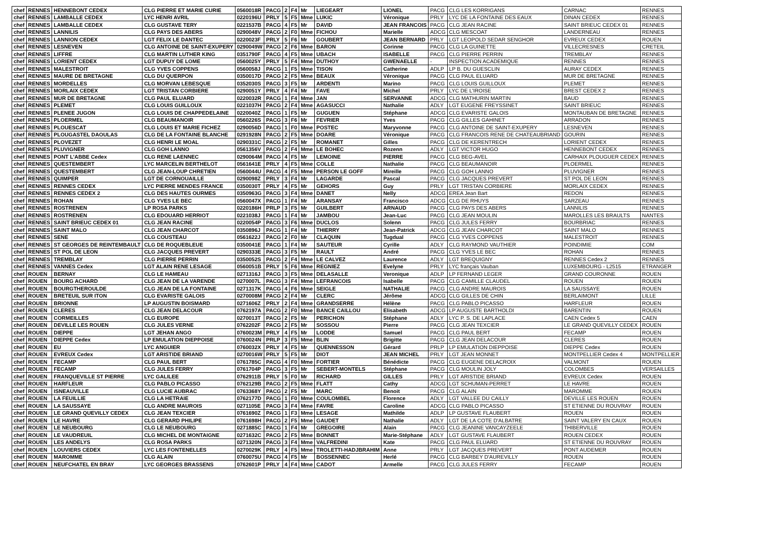| chef | RENNES | HENNEBONT CEDEX | CLG PIERRE ET MARIE CURIE | 0560018R | PACG | 2 | F4 | Mr | LIEGEART | LIONEL | PACG | CLG LES KORRIGANS | CARNAC | RENNES |
| chef | RENNES | LAMBALLE CEDEX | LYC HENRI AVRIL | 0220196U | PRLY | 5 | F5 | Mme | LUKIC | Véronique | PRLY | LYC DE LA FONTAINE DES EAUX | DINAN CEDEX | RENNES |
| chef | RENNES | LAMBALLE CEDEX | CLG GUSTAVE TERY | 0221537B | PACG | 4 | F5 | Mr | DAVID | JEAN FRANCOIS | PACG | CLG JEAN RACINE | SAINT BRIEUC CEDEX 01 | RENNES |
| chef | RENNES | LANNILIS | CLG PAYS DES ABERS | 0290048V | PACG | 2 | F0 | Mme | FICHOU | Marielle | ADCG | CLG MESCOAT | LANDERNEAU | RENNES |
| chef | RENNES | LANNION CEDEX | LGT FELIX LE DANTEC | 0220023F | PRLY | 5 | F6 | Mr | GOUBERT | JEAN BERNARD | PRLY | LGT LEOPOLD SEDAR SENGHOR | EVREUX CEDEX | ROUEN |
| chef | RENNES | LESNEVEN | CLG ANTOINE DE SAINT-EXUPERY | 0290049W | PACG | 2 | F6 | Mme | BARON | Corinne | PACG | CLG LA GUINETTE | VILLECRESNES | CRETEIL |
| chef | RENNES | LIFFRE | CLG MARTIN LUTHER KING | 0351790F | PACG | 4 | F5 | Mme | UBACH | ISABELLE | PACG | CLG PIERRE PERRIN | TREMBLAY | RENNES |
| chef | RENNES | LORIENT CEDEX | LGT DUPUY DE LOME | 0560025Y | PRLY | 5 | F4 | Mme | DUTHOY | GWENAELLE | - | INSPECTION ACADEMIQUE | RENNES | RENNES |
| chef | RENNES | MALESTROIT | CLG YVES COPPENS | 0560058J | PACG | 1 | F5 | Mme | TISON | Catherine | ADLP | LP B. DU GUESCLIN | AURAY CEDEX | RENNES |
| chef | RENNES | MAURE DE BRETAGNE | CLG DU QUERPON | 0350017D | PACG | 2 | F5 | Mme | BEAUX | Véronique | PACG | CLG PAUL ELUARD | MUR DE BRETAGNE | RENNES |
| chef | RENNES | MORDELLES | CLG MORVAN LEBESQUE | 0352030S | PACG | 3 | F5 | Mr | ARDENTI | Marino | PACG | CLG LOUIS GUILLOUX | PLEMET | RENNES |
| chef | RENNES | MORLAIX CEDEX | LGT TRISTAN CORBIERE | 0290051Y | PRLY | 4 | F4 | Mr | FAVE | Michel | PRLY | LYC DE L'IROISE | BREST CEDEX 2 | RENNES |
| chef | RENNES | MUR DE BRETAGNE | CLG PAUL ELUARD | 0220032R | PACG | 1 | F4 | Mme | JAN | SERVANNE | ADCG | CLG MATHURIN MARTIN | BAUD | RENNES |
| chef | RENNES | PLEMET | CLG LOUIS GUILLOUX | 0221037H | PACG | 2 | F4 | Mme | AGASUCCI | Nathalie | ADLY | LGT EUGENE FREYSSINET | SAINT BRIEUC | RENNES |
| chef | RENNES | PLENEE JUGON | CLG LOUIS DE CHAPPEDELAINE | 0220040Z | PACG | 1 | F5 | Mr | GUGUEN | Stéphane | ADCG | CLG EVARISTE GALOIS | MONTAUBAN DE BRETAGNE | RENNES |
| chef | RENNES | PLOERMEL | CLG BEAUMANOIR | 0560226S | PACG | 3 | F6 | Mr | FEVRIER | Yves | PACG | CLG GILLES GAHINET | ARRADON | RENNES |
| chef | RENNES | PLOUESCAT | CLG LOUIS ET MARIE FICHEZ | 0290056D | PACG | 1 | F0 | Mme | POSTEC | Maryvonne | PACG | CLG ANTOINE DE SAINT-EXUPERY | LESNEVEN | RENNES |
| chef | RENNES | PLOUGASTEL DAOULAS | CLG DE LA FONTAINE BLANCHE | 0291928N | PACG | 2 | F5 | Mme | DOARE | Véronique | PACG | CLG FRANCOIS RENE DE CHATEAUBRIAND | GOURIN | RENNES |
| chef | RENNES | PLOVEZET | CLG HENRI LE MOAL | 0290331C | PACG | 2 | F5 | Mr | ROMANET | Gilles | PACG | CLG DE KERENTRECH | LORIENT CEDEX | RENNES |
| chef | RENNES | PLUVIGNER | CLG GOH LANNO | 0561356V | PACG | 2 | F4 | Mme | LE BOHEC | Rozenn | ADLY | LGT VICTOR HUGO | HENNEBONT CEDEX | RENNES |
| chef | RENNES | PONT L'ABBE Cedex | CLG RENE LAENNEC | 0290064M | PACG | 4 | F5 | Mr | LEMOINE | PIERRE | PACG | CLG BEG-AVEL | CARHAIX PLOUGUER CEDEX | RENNES |
| chef | RENNES | QUESTEMBERT | LYC MARCELIN BERTHELOT | 0561641E | PRLY | 4 | F5 | Mme | COLLE | Nathalie | PACG | CLG BEAUMANOIR | PLOERMEL | RENNES |
| chef | RENNES | QUESTEMBERT | CLG JEAN-LOUP CHRETIEN | 0560044U | PACG | 4 | F5 | Mme | PERSON LE GOFF | Mireille | PACG | CLG GOH LANNO | PLUVIGNER | RENNES |
| chef | RENNES | QUIMPER | LGT DE CORNOUAILLE | 0290098Z | PRLY | 3 | F4 | Mr | LAGARDE | Pascal | PACG | CLG JACQUES PREVERT | ST POL DE LEON | RENNES |
| chef | RENNES | RENNES CEDEX | LYC PIERRE MENDES FRANCE | 0350030T | PRLY | 4 | F5 | Mr | GEHORS | Guy | PRLY | LGT TRISTAN CORBIERE | MORLAIX CEDEX | RENNES |
| chef | RENNES | RENNES CEDEX 2 | CLG DES HAUTES OURMES | 0350963G | PACG | 3 | F4 | Mme | DANET | Nelly | ADCG | EREA Jean Bart | REDON | RENNES |
| chef | RENNES | ROHAN | CLG YVES LE BEC | 0560047X | PACG | 1 | F4 | Mr | ARANSAY | Francisco | ADCG | CLG DE RHUYS | SARZEAU | RENNES |
| chef | RENNES | ROSTRENEN | LP ROSA PARKS | 0220186H | PRLP | 3 | F5 | Mr | GUILBERT | ARNAUD | PACG | CLG PAYS DES ABERS | LANNILIS | RENNES |
| chef | RENNES | ROSTRENEN | CLG EDOUARD HERRIOT | 0221038J | PACG | 1 | F4 | Mr | JAMBOU | Jean-Luc | PACG | CLG JEAN MOULIN | MAROLLES LES BRAULTS | NANTES |
| chef | RENNES | SAINT BRIEUC CEDEX 01 | CLG JEAN RACINE | 0220054P | PACG | 3 | F6 | Mme | DUCLOS | Solenn | PACG | CLG JULES FERRY | BOURBRIAC | RENNES |
| chef | RENNES | SAINT MALO | CLG JEAN CHARCOT | 0350896J | PACG | 1 | F4 | Mr | THIERRY | Jean-Patrick | ADCG | CLG JEAN CHARCOT | SAINT MALO | RENNES |
| chef | RENNES | SENE | CLG COUSTEAU | 0561622J | PACG | 2 | F0 | Mr | CLAQUIN | Tugdual | PACG | CLG YVES COPPENS | MALESTROIT | RENNES |
| chef | RENNES | ST GEORGES DE REINTEMBAULT | CLG DE ROQUEBLEUE | 0350041E | PACG | 1 | F4 | Mr | SAUTEUR | Cyrille | ADLY | CLG RAYMOND VAUTHIER | POINDIMIE | COM |
| chef | RENNES | ST POL DE LEON | CLG JACQUES PREVERT | 0290333E | PACG | 3 | F5 | Mr | RAULT | André | PACG | CLG YVES LE BEC | ROHAN | RENNES |
| chef | RENNES | TREMBLAY | CLG PIERRE PERRIN | 0350052S | PACG | 2 | F4 | Mme | LE CALVEZ | Laurence | ADLY | LGT BREQUIGNY | RENNES Cedex 2 | RENNES |
| chef | RENNES | VANNES Cedex | LGT ALAIN RENE LESAGE | 0560051B | PRLY | 5 | F6 | Mme | REGNIEZ | Evelyne | PRLY | LYC français Vauban | LUXEMBOURG - L2515 | ETRANGER |
| chef | ROUEN | BERNAY | CLG LE HAMEAU | 0271316J | PACG | 3 | F5 | Mme | DELASALLE | Veronique | ADLP | LP FERNAND LEGER | GRAND COURONNE | ROUEN |
| chef | ROUEN | BOURG ACHARD | CLG JEAN DE LA VARENDE | 0270007L | PACG | 3 | F4 | Mme | LEFRANCOIS | Isabelle | PACG | CLG CAMILLE CLAUDEL | ROUEN | ROUEN |
| chef | ROUEN | BOURGTHEROULDE | CLG JEAN DE LA FONTAINE | 0271317K | PACG | 4 | F6 | Mme | SEIGLE | NATHALIE | PACG | CLG ANDRE MAUROIS | LA SAUSSAYE | ROUEN |
| chef | ROUEN | BRETEUIL SUR ITON | CLG EVARISTE GALOIS | 0270008M | PACG | 2 | F4 | Mr | CLERC | Jérôme | ADCG | CLG GILLES DE CHIN | BERLAIMONT | LILLE |
| chef | ROUEN | BRIONNE | LP AUGUSTIN BOISMARD | 0271606Z | PRLY | 2 | F4 | Mme | GRANDSERRE | Hélène | PACG | CLG PABLO PICASSO | HARFLEUR | ROUEN |
| chef | ROUEN | CLERES | CLG JEAN DELACOUR | 0762197A | PACG | 2 | F0 | Mme | BANCE CAILLOU | Elisabeth | ADCG | LP AUGUSTE BARTHOLDI | BARENTIN | ROUEN |
| chef | ROUEN | CORMEILLES | CLG EUROPE | 0270013T | PACG | 2 | F5 | Mr | PERICHON | Stéphane | ADLY | LYC P. S. DE LAPLACE | CAEN Cedex 5 | CAEN |
| chef | ROUEN | DEVILLE LES ROUEN | CLG JULES VERNE | 0762202F | PACG | 2 | F5 | Mr | SOSSOU | Pierre | PACG | CLG JEAN TEXCIER | LE GRAND QUEVILLY CEDEX | ROUEN |
| chef | ROUEN | DIEPPE | LGT JEHAN ANGO | 0760023M | PRLY | 4 | F5 | Mr | LODDE | Samuel | PACG | CLG PAUL BERT | FECAMP | ROUEN |
| chef | ROUEN | DIEPPE Cedex | LP EMULATION DIEPPOISE | 0760024N | PRLP | 3 | F5 | Mme | BLIN | Brigitte | PACG | CLG JEAN DELACOUR | CLERES | ROUEN |
| chef | ROUEN | EU | LYC ANGUIER | 0760032X | PRLY | 4 | F5 | Mr | QUENNESSON | Gérard | PRLP | LP EMULATION DIEPPOISE | DIEPPE Cedex | ROUEN |
| chef | ROUEN | EVREUX Cedex | LGT ARISTIDE BRIAND | 0270016W | PRLY | 5 | F5 | Mr | DIOT | JEAN MICHEL | PRLY | LGT JEAN MONNET | MONTPELLIER Cedex 4 | MONTPELLIER |
| chef | ROUEN | FECAMP | CLG PAUL BERT | 0761785C | PACG | 4 | F0 | Mme | FORTIER | Bénédicte | PACG | CLG EUGENE DELACROIX | VALMONT | ROUEN |
| chef | ROUEN | FECAMP | CLG JULES FERRY | 0761704P | PACG | 3 | F5 | Mr | SEBERT-MONTELS | Stéphane | PACG | CLG MOULIN JOLY | COLOMBES | VERSAILLES |
| chef | ROUEN | FRANQUEVILLE ST PIERRE | LYC GALILEE | 0762911B | PRLY | 5 | F0 | Mr | RICHARD | GILLES | PRLY | LGT ARISTIDE BRIAND | EVREUX Cedex | ROUEN |
| chef | ROUEN | HARFLEUR | CLG PABLO PICASSO | 0762129B | PACG | 2 | F5 | Mme | FLATT | Cathy | ADCG | LGT SCHUMAN-PERRET | LE HAVRE | ROUEN |
| chef | ROUEN | ISNEAUVILLE | CLG LUCIE AUBRAC | 0763368Y | PACG | 2 | F5 | Mr | MARC | Benoit | PACG | CLG ALAIN | MAROMME | ROUEN |
| chef | ROUEN | LA FEUILLIE | CLG LA HETRAIE | 0762177D | PACG | 1 | F0 | Mme | COULOMBEL | Florence | ADLY | LGT VALLEE DU CAILLY | DEVILLE LES ROUEN | ROUEN |
| chef | ROUEN | LA SAUSSAYE | CLG ANDRE MAUROIS | 0271105E | PACG | 3 | F4 | Mme | FAVRE | Caroline | ADCG | CLG PABLO PICASSO | ST ETIENNE DU ROUVRAY | ROUEN |
| chef | ROUEN | LE GRAND QUEVILLY CEDEX | CLG JEAN TEXCIER | 0761690Z | PACG | 1 | F3 | Mme | LESAGE | Mathilde | ADLP | LP GUSTAVE FLAUBERT | ROUEN | ROUEN |
| chef | ROUEN | LE HAVRE | CLG GERARD PHILIPE | 0761698H | PACG | 2 | F5 | Mme | GAUDET | Nathalie | ADLY | LGT DE LA COTE D'ALBATRE | SAINT VALERY EN CAUX | ROUEN |
| chef | ROUEN | LE NEUBOURG | CLG LE NEUBOURG | 0271885C | PACG | 1 | F4 | Mr | GREGOIRE | Alain | PACG | CLG JEANINE VANCAYZEELE | THIBERVILLE | ROUEN |
| chef | ROUEN | LE VAUDREUIL | CLG MICHEL DE MONTAIGNE | 0271632C | PACG | 2 | F5 | Mme | BONNET | Marie-Stéphane | ADLY | LGT GUSTAVE FLAUBERT | ROUEN CEDEX | ROUEN |
| chef | ROUEN | LES ANDELYS | CLG ROSA PARKS | 0271320N | PACG | 3 | F4 | Mme | VALFREDINI | Kate | PACG | CLG PAUL ELUARD | ST ETIENNE DU ROUVRAY | ROUEN |
| chef | ROUEN | LOUVIERS CEDEX | LYC LES FONTENELLES | 0270029K | PRLY | 4 | F5 | Mme | TROLETTI-HADJBRAHIM | Anne | PRLY | LGT JACQUES PREVERT | PONT AUDEMER | ROUEN |
| chef | ROUEN | MAROMME | CLG ALAIN | 0760075U | PACG | 4 | F5 | Mr | BOSSENNEC | Herlé | PACG | CLG BARBEY D'AUREVILLY | ROUEN | ROUEN |
| chef | ROUEN | NEUFCHATEL EN BRAY | LYC GEORGES BRASSENS | 0762601P | PRLY | 4 | F4 | Mme | CADOT | Armelle | PACG | CLG JULES FERRY | FECAMP | ROUEN |